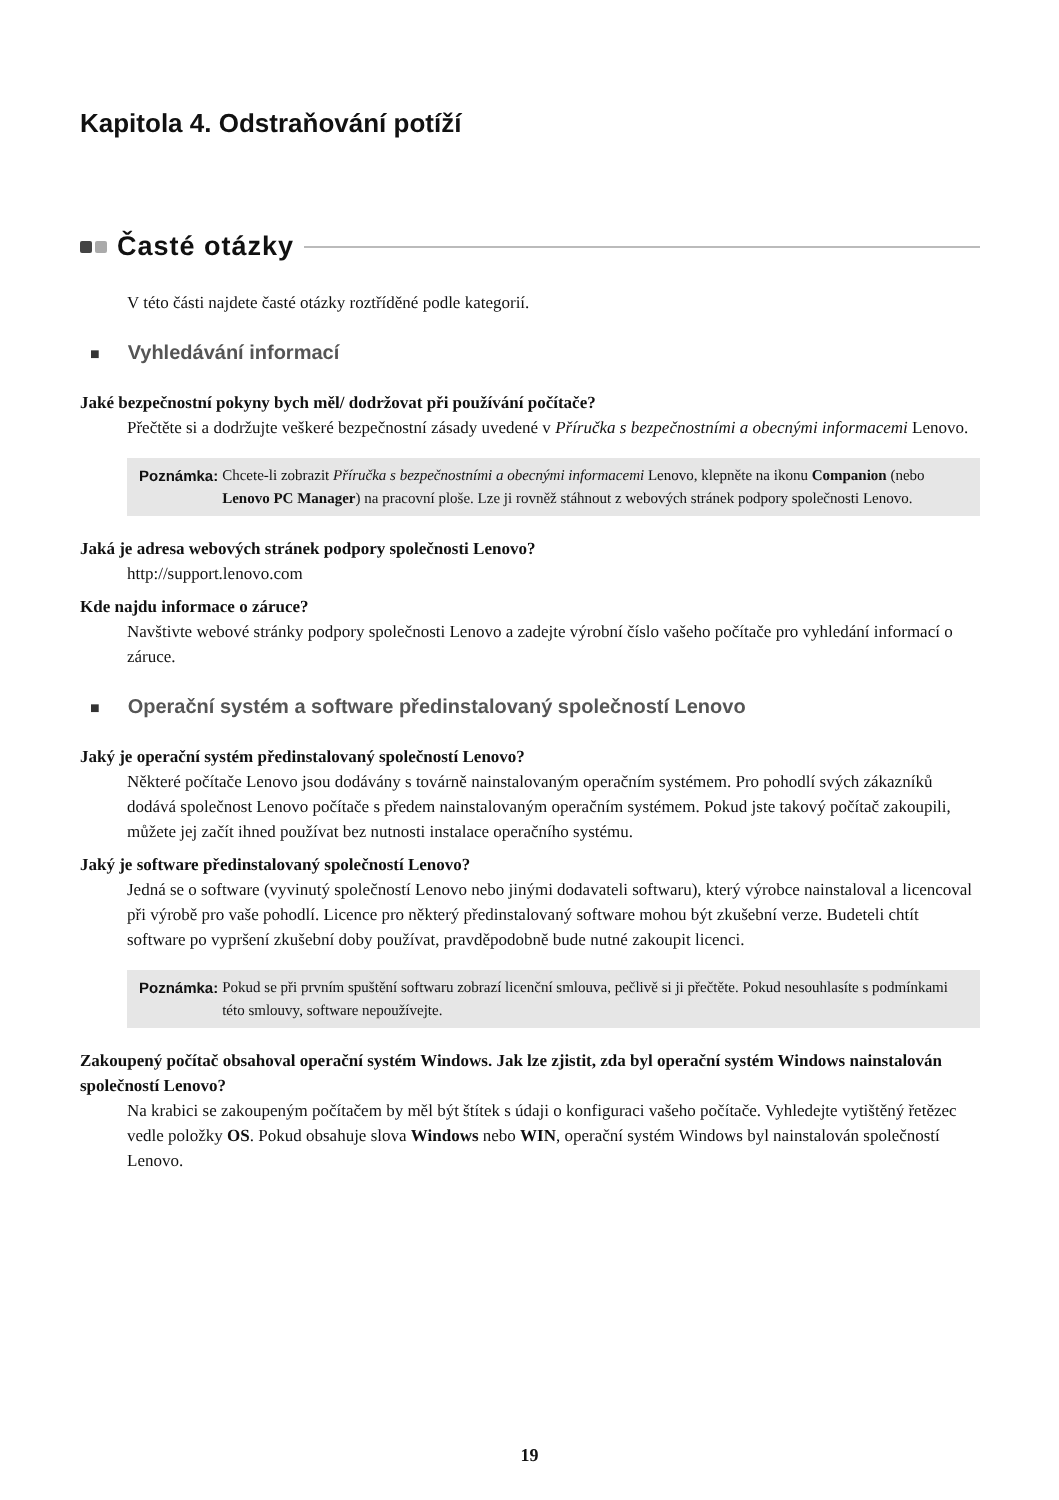Kapitola 4. Odstraňování potíží
Časté otázky
V této části najdete časté otázky roztříděné podle kategorií.
■ Vyhledávání informací
Jaké bezpečnostní pokyny bych měl/ dodržovat při používání počítače?
Přečtěte si a dodržujte veškeré bezpečnostní zásady uvedené v Příručka s bezpečnostními a obecnými informacemi Lenovo.
Poznámka: Chcete-li zobrazit Příručka s bezpečnostními a obecnými informacemi Lenovo, klepněte na ikonu Companion (nebo Lenovo PC Manager) na pracovní ploše. Lze ji rovněž stáhnout z webových stránek podpory společnosti Lenovo.
Jaká je adresa webových stránek podpory společnosti Lenovo?
http://support.lenovo.com
Kde najdu informace o záruce?
Navštivte webové stránky podpory společnosti Lenovo a zadejte výrobní číslo vašeho počítače pro vyhledání informací o záruce.
■ Operační systém a software předinstalovaný společností Lenovo
Jaký je operační systém předinstalovaný společností Lenovo?
Některé počítače Lenovo jsou dodávány s továrně nainstalovaným operačním systémem. Pro pohodlí svých zákazníků dodává společnost Lenovo počítače s předem nainstalovaným operačním systémem. Pokud jste takový počítač zakoupili, můžete jej začít ihned používat bez nutnosti instalace operačního systému.
Jaký je software předinstalovaný společností Lenovo?
Jedná se o software (vyvinutý společností Lenovo nebo jinými dodavateli softwaru), který výrobce nainstaloval a licencoval při výrobě pro vaše pohodlí. Licence pro některý předinstalovaný software mohou být zkušební verze. Budeteli chtít software po vypršení zkušební doby používat, pravděpodobně bude nutné zakoupit licenci.
Poznámka: Pokud se při prvním spuštění softwaru zobrazí licenční smlouva, pečlivě si ji přečtěte. Pokud nesouhlasíte s podmínkami této smlouvy, software nepoužívejte.
Zakoupený počítač obsahoval operační systém Windows. Jak lze zjistit, zda byl operační systém Windows nainstalován společností Lenovo?
Na krabici se zakoupeným počítačem by měl být štítek s údaji o konfiguraci vašeho počítače. Vyhledejte vytištěný řetězec vedle položky OS. Pokud obsahuje slova Windows nebo WIN, operační systém Windows byl nainstalován společností Lenovo.
19